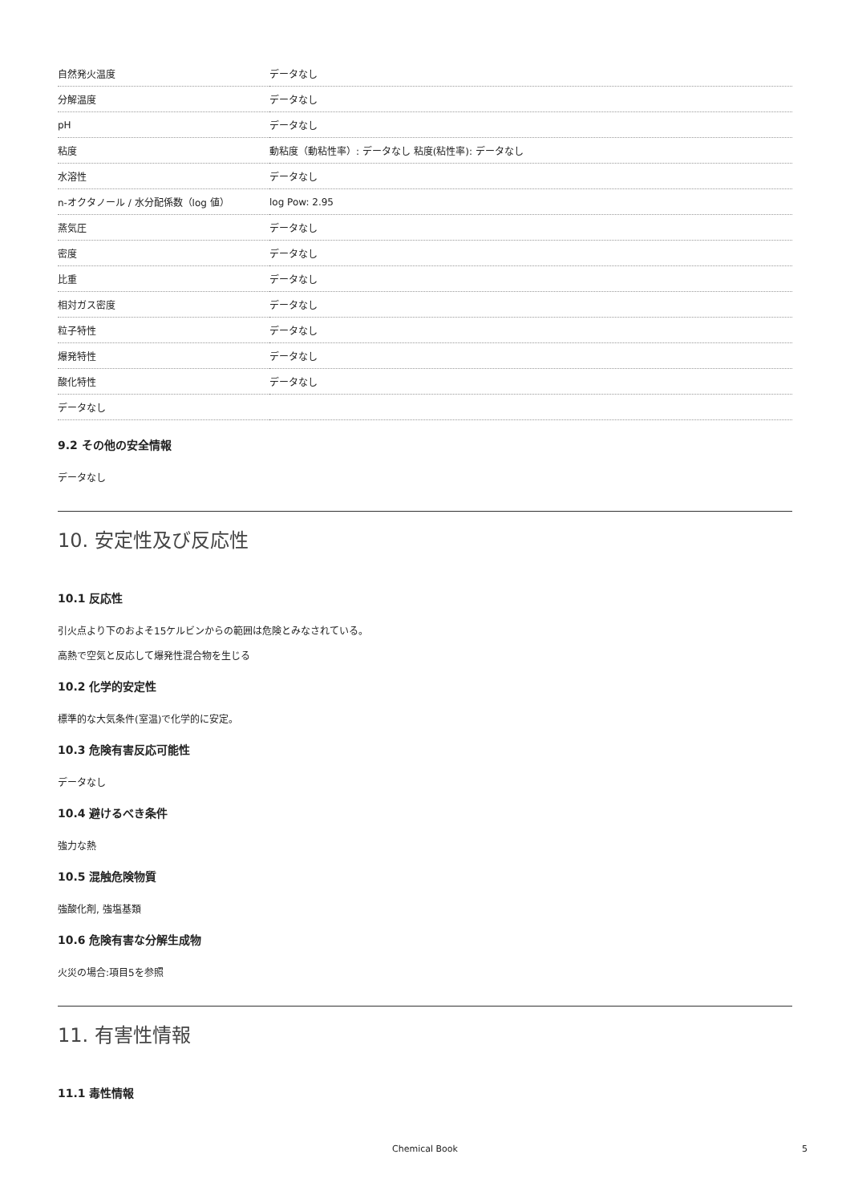| 自然発火温度 | データなし |
| 分解温度 | データなし |
| pH | データなし |
| 粘度 | 動粘度（動粘性率）: データなし 粘度(粘性率): データなし |
| 水溶性 | データなし |
| n-オクタノール / 水分配係数（log 値） | log Pow: 2.95 |
| 蒸気圧 | データなし |
| 密度 | データなし |
| 比重 | データなし |
| 相対ガス密度 | データなし |
| 粒子特性 | データなし |
| 爆発特性 | データなし |
| 酸化特性 | データなし |
| データなし | |
9.2 その他の安全情報
データなし
10. 安定性及び反応性
10.1 反応性
引火点より下のおよそ15ケルビンからの範囲は危険とみなされている。
高熱で空気と反応して爆発性混合物を生じる
10.2 化学的安定性
標準的な大気条件(室温)で化学的に安定。
10.3 危険有害反応可能性
データなし
10.4 避けるべき条件
強力な熱
10.5 混触危険物質
強酸化剤, 強塩基類
10.6 危険有害な分解生成物
火災の場合:項目5を参照
11. 有害性情報
11.1 毒性情報
Chemical Book 5